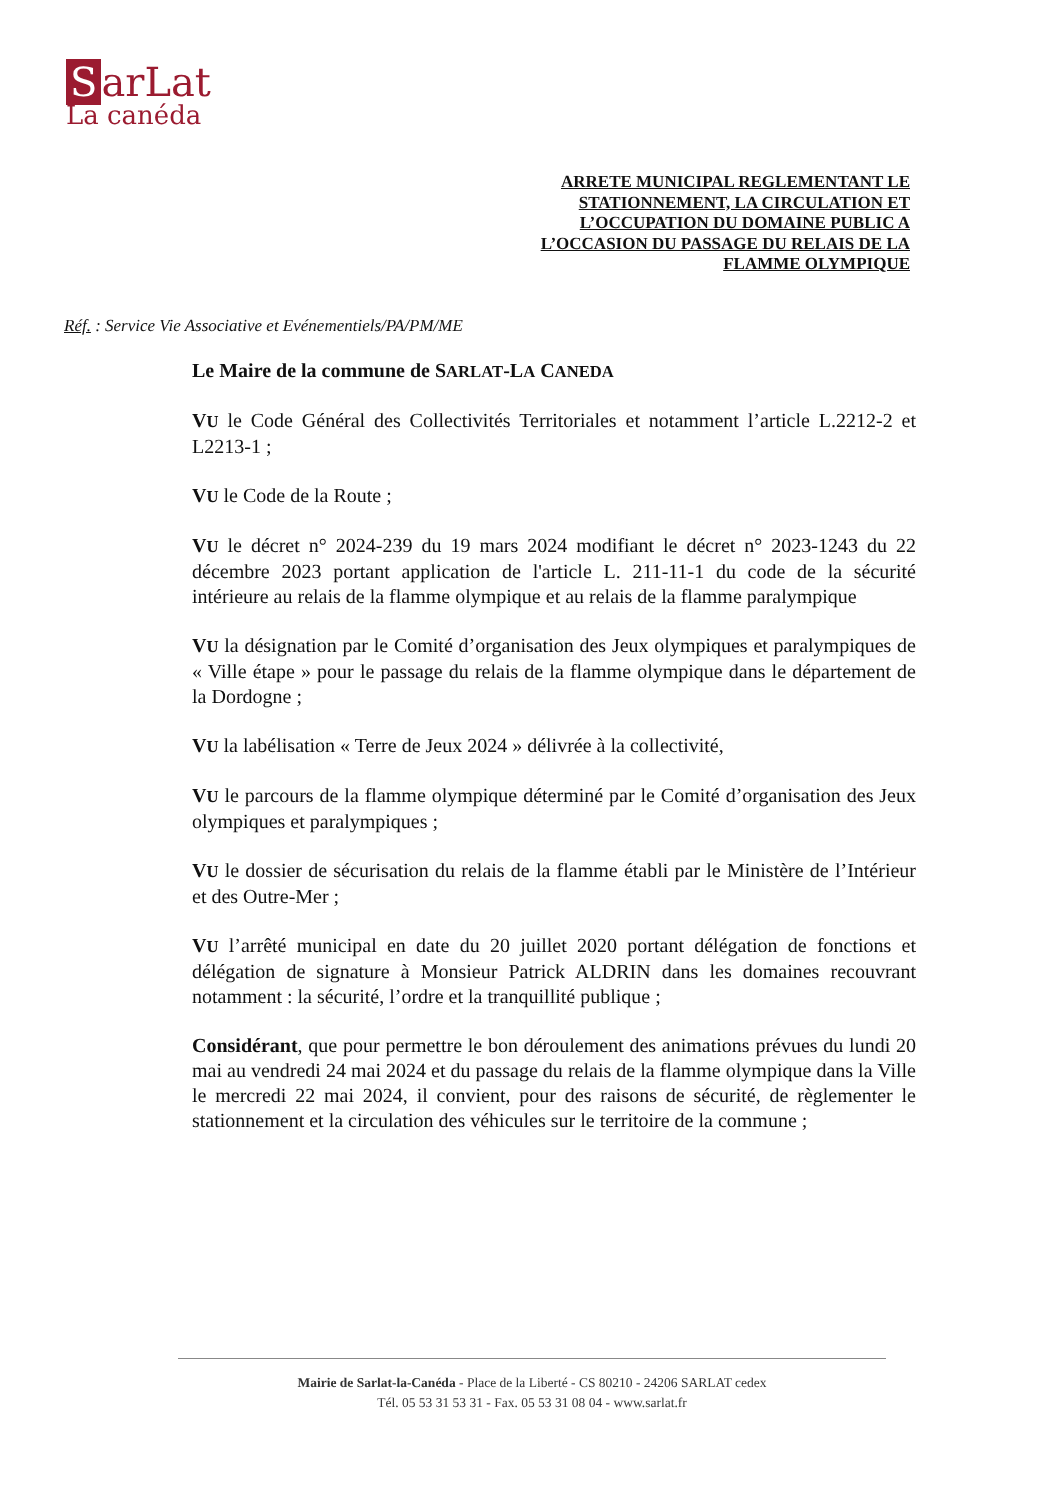SarLat
La canéda
ARRETE MUNICIPAL REGLEMENTANT LE STATIONNEMENT, LA CIRCULATION ET L’OCCUPATION DU DOMAINE PUBLIC A L’OCCASION DU PASSAGE DU RELAIS DE LA FLAMME OLYMPIQUE
Réf. : Service Vie Associative et Evénementiels/PA/PM/ME
Le Maire de la commune de SARLAT-LA CANEDA
VU le Code Général des Collectivités Territoriales et notamment l’article L.2212-2 et L2213-1 ;
VU le Code de la Route ;
VU le décret n° 2024-239 du 19 mars 2024 modifiant le décret n° 2023-1243 du 22 décembre 2023 portant application de l'article L. 211-11-1 du code de la sécurité intérieure au relais de la flamme olympique et au relais de la flamme paralympique
VU la désignation par le Comité d’organisation des Jeux olympiques et paralympiques de « Ville étape » pour le passage du relais de la flamme olympique dans le département de la Dordogne ;
VU la labélisation « Terre de Jeux 2024 » délivrée à la collectivité,
VU le parcours de la flamme olympique déterminé par le Comité d’organisation des Jeux olympiques et paralympiques ;
VU le dossier de sécurisation du relais de la flamme établi par le Ministère de l’Intérieur et des Outre-Mer ;
VU l’arrêté municipal en date du 20 juillet 2020 portant délégation de fonctions et délégation de signature à Monsieur Patrick ALDRIN dans les domaines recouvrant notamment : la sécurité, l’ordre et la tranquillité publique ;
Considérant, que pour permettre le bon déroulement des animations prévues du lundi 20 mai au vendredi 24 mai 2024 et du passage du relais de la flamme olympique dans la Ville le mercredi 22 mai 2024, il convient, pour des raisons de sécurité, de règlementer le stationnement et la circulation des véhicules sur le territoire de la commune ;
Mairie de Sarlat-la-Canéda - Place de la Liberté - CS 80210 - 24206 SARLAT cedex
Tél. 05 53 31 53 31 - Fax. 05 53 31 08 04 - www.sarlat.fr